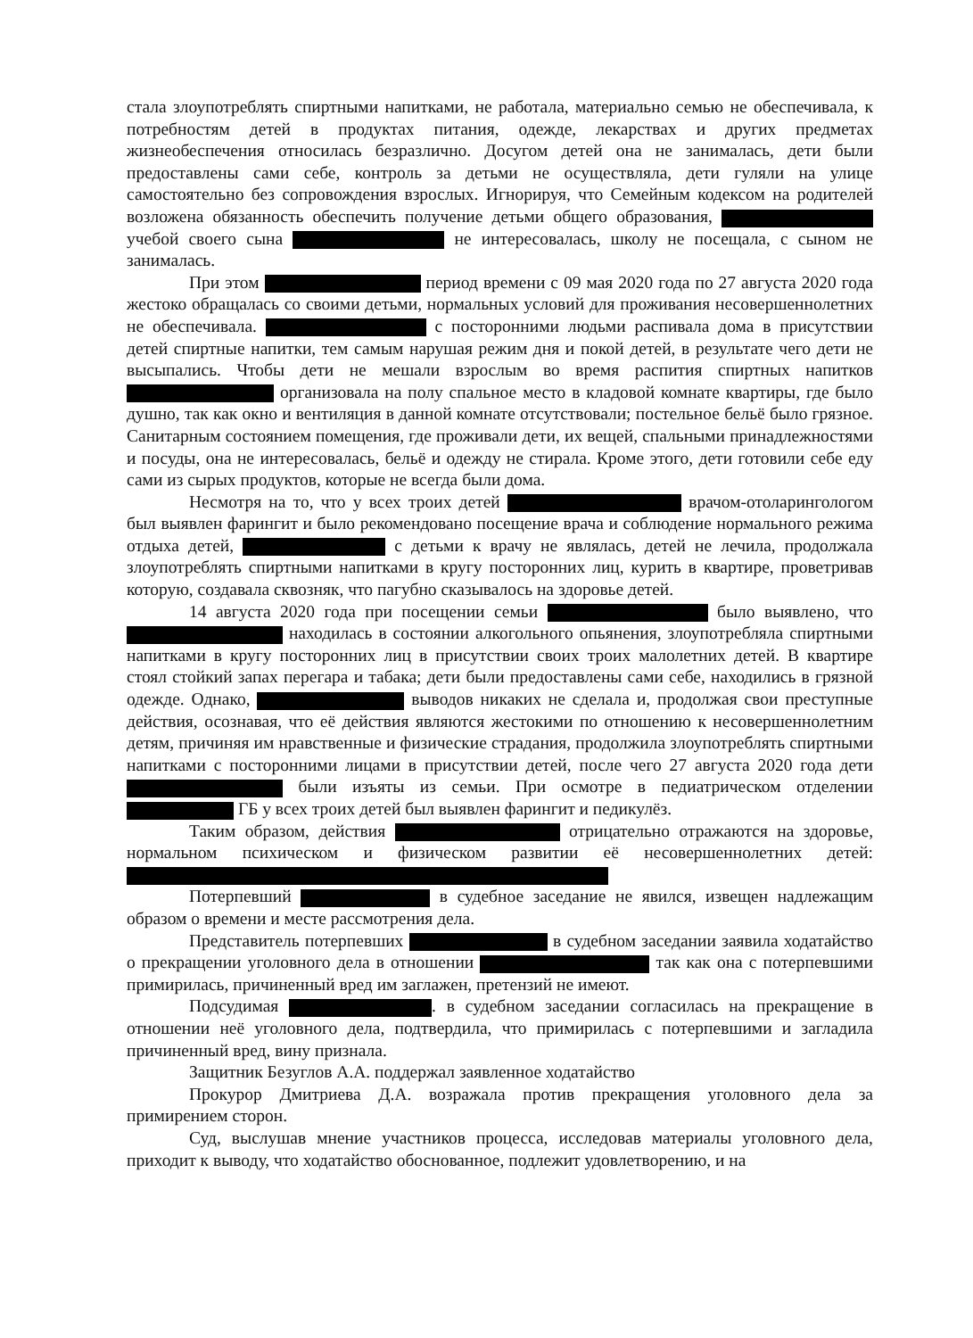стала злоупотреблять спиртными напитками, не работала, материально семью не обеспечивала, к потребностям детей в продуктах питания, одежде, лекарствах и других предметах жизнеобеспечения относилась безразлично. Досугом детей она не занималась, дети были предоставлены сами себе, контроль за детьми не осуществляла, дети гуляли на улице самостоятельно без сопровождения взрослых. Игнорируя, что Семейным кодексом на родителей возложена обязанность обеспечить получение детьми общего образования, учебой своего сына не интересовалась, школу не посещала, с сыном не занималась.
При этом период времени с 09 мая 2020 года по 27 августа 2020 года жестоко обращалась со своими детьми, нормальных условий для проживания несовершеннолетних не обеспечивала. с посторонними людьми распивала дома в присутствии детей спиртные напитки, тем самым нарушая режим дня и покой детей, в результате чего дети не высыпались. Чтобы дети не мешали взрослым во время распития спиртных напитков организовала на полу спальное место в кладовой комнате квартиры, где было душно, так как окно и вентиляция в данной комнате отсутствовали; постельное бельё было грязное. Санитарным состоянием помещения, где проживали дети, их вещей, спальными принадлежностями и посуды, она не интересовалась, бельё и одежду не стирала. Кроме этого, дети готовили себе еду сами из сырых продуктов, которые не всегда были дома.
Несмотря на то, что у всех троих детей врачом-отоларингологом был выявлен фарингит и было рекомендовано посещение врача и соблюдение нормального режима отдыха детей, с детьми к врачу не являлась, детей не лечила, продолжала злоупотреблять спиртными напитками в кругу посторонних лиц, курить в квартире, проветривав которую, создавала сквозняк, что пагубно сказывалось на здоровье детей.
14 августа 2020 года при посещении семьи было выявлено, что находилась в состоянии алкогольного опьянения, злоупотребляла спиртными напитками в кругу посторонних лиц в присутствии своих троих малолетних детей. В квартире стоял стойкий запах перегара и табака; дети были предоставлены сами себе, находились в грязной одежде. Однако, выводов никаких не сделала и, продолжая свои преступные действия, осознавая, что её действия являются жестокими по отношению к несовершеннолетним детям, причиняя им нравственные и физические страдания, продолжила злоупотреблять спиртными напитками с посторонними лицами в присутствии детей, после чего 27 августа 2020 года дети были изъяты из семьи. При осмотре в педиатрическом отделении ГБ у всех троих детей был выявлен фарингит и педикулёз.
Таким образом, действия отрицательно отражаются на здоровье, нормальном психическом и физическом развитии её несовершеннолетних детей:
Потерпевший в судебное заседание не явился, извещен надлежащим образом о времени и месте рассмотрения дела.
Представитель потерпевших в судебном заседании заявила ходатайство о прекращении уголовного дела в отношении так как она с потерпевшими примирилась, причиненный вред им заглажен, претензий не имеют.
Подсудимая . в судебном заседании согласилась на прекращение в отношении неё уголовного дела, подтвердила, что примирилась с потерпевшими и загладила причиненный вред, вину признала.
Защитник Безуглов А.А. поддержал заявленное ходатайство
Прокурор Дмитриева Д.А. возражала против прекращения уголовного дела за примирением сторон.
Суд, выслушав мнение участников процесса, исследовав материалы уголовного дела, приходит к выводу, что ходатайство обоснованное, подлежит удовлетворению, и на